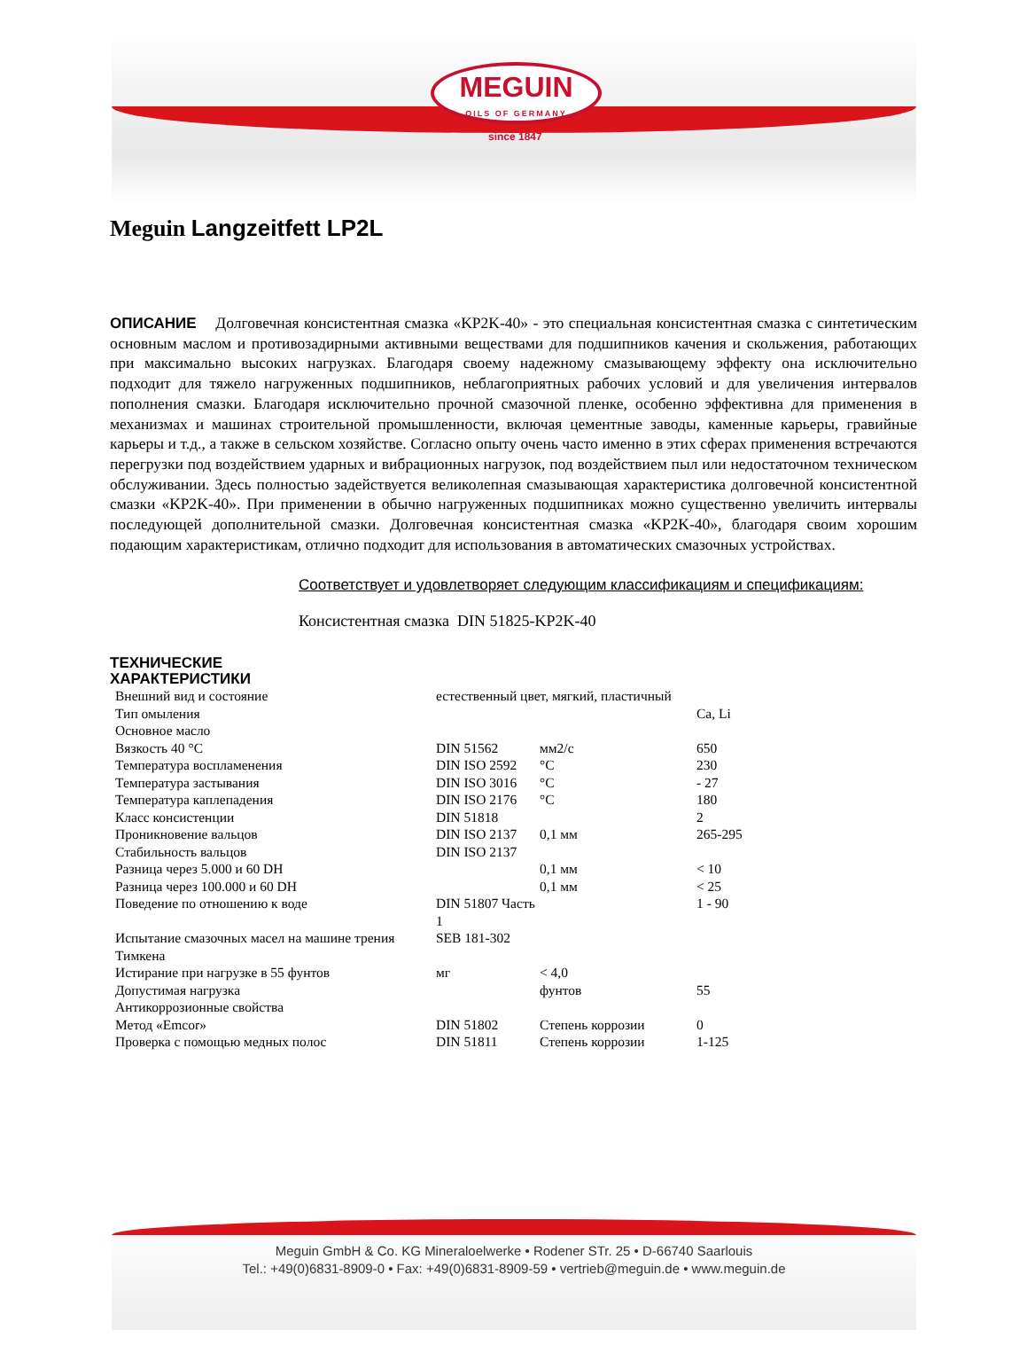MEGUIN
OILS OF GERMANY
since 1847
Meguin Langzeitfett LP2L
ОПИСАНИЕ Долговечная консистентная смазка «KP2K-40» - это специальная консистентная смазка с синтетическим основным маслом и противозадирными активными веществами для подшипников качения и скольжения, работающих при максимально высоких нагрузках. Благодаря своему надежному смазывающему эффекту она исключительно подходит для тяжело нагруженных подшипников, неблагоприятных рабочих условий и для увеличения интервалов пополнения смазки. Благодаря исключительно прочной смазочной пленке, особенно эффективна для применения в механизмах и машинах строительной промышленности, включая цементные заводы, каменные карьеры, гравийные карьеры и т.д., а также в сельском хозяйстве. Согласно опыту очень часто именно в этих сферах применения встречаются перегрузки под воздействием ударных и вибрационных нагрузок, под воздействием пыл или недостаточном техническом обслуживании. Здесь полностью задействуется великолепная смазывающая характеристика долговечной консистентной смазки «KP2K-40». При применении в обычно нагруженных подшипниках можно существенно увеличить интервалы последующей дополнительной смазки. Долговечная консистентная смазка «KP2K-40», благодаря своим хорошим подающим характеристикам, отлично подходит для использования в автоматических смазочных устройствах.
Соответствует и удовлетворяет следующим классификациям и спецификациям:
Консистентная смазка DIN 51825-KP2K-40
ТЕХНИЧЕСКИЕ
ХАРАКТЕРИСТИКИ
| Внешний вид и состояние | естественный цвет, мягкий, пластичный | | |
| Тип омыления | | | Ca, Li |
| Основное масло | | | |
| Вязкость 40 °C | DIN 51562 | мм2/с | 650 |
| Температура воспламенения | DIN ISO 2592 | °C | 230 |
| Температура застывания | DIN ISO 3016 | °C | - 27 |
| Температура каплепадения | DIN ISO 2176 | °C | 180 |
| Класс консистенции | DIN 51818 | | 2 |
| Проникновение вальцов | DIN ISO 2137 | 0,1 мм | 265-295 |
| Стабильность вальцов | DIN ISO 2137 | | |
| Разница через 5.000 и 60 DH | | 0,1 мм | < 10 |
| Разница через 100.000 и 60 DH | | 0,1 мм | < 25 |
| Поведение по отношению к воде | DIN 51807 Часть 1 | | 1 - 90 |
| Испытание смазочных масел на машине трения Тимкена | SEB 181-302 | | |
| Истирание при нагрузке в 55 фунтов | мг | < 4,0 | |
| Допустимая нагрузка | | фунтов | 55 |
| Антикоррозионные свойства | | | |
| Метод «Emcor» | DIN 51802 | Степень коррозии | 0 |
| Проверка с помощью медных полос | DIN 51811 | Степень коррозии | 1-125 |
Meguin GmbH & Co. KG Mineraloelwerke • Rodener STr. 25 • D-66740 Saarlouis
Tel.: +49(0)6831-8909-0 • Fax: +49(0)6831-8909-59 • vertrieb@meguin.de • www.meguin.de